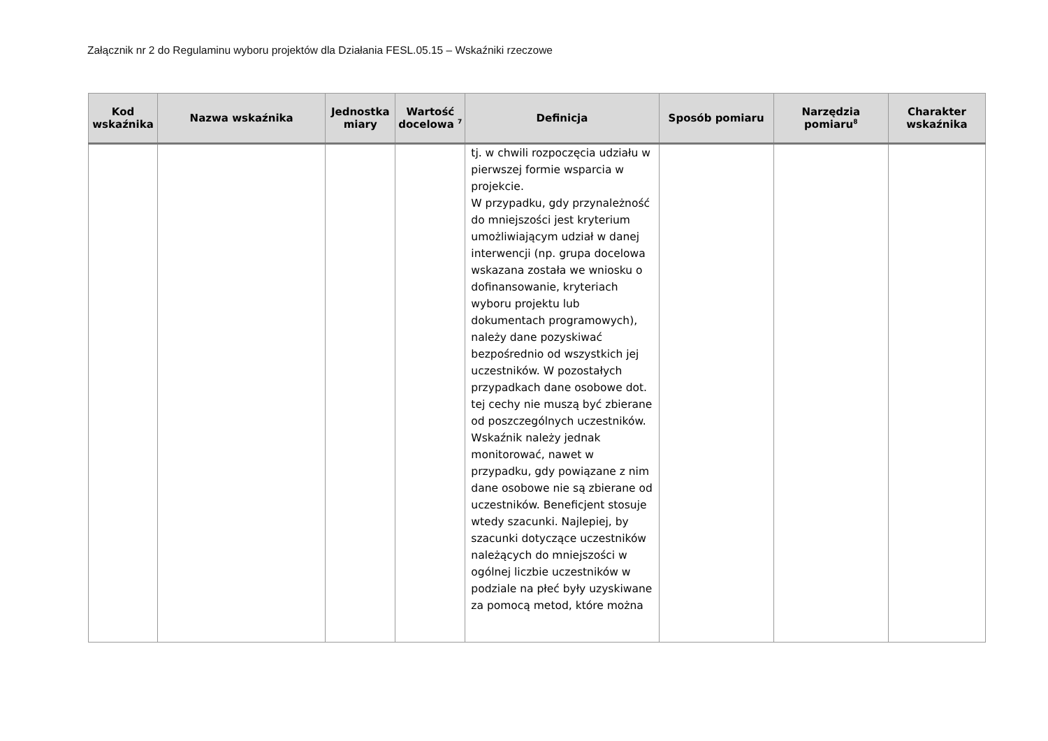Załącznik nr 2 do Regulaminu wyboru projektów dla Działania FESL.05.15 – Wskaźniki rzeczowe
| Kod wskaźnika | Nazwa wskaźnika | Jednostka miary | Wartość docelowa <sup>7</sup> | Definicja | Sposób pomiaru | Narzędzia pomiaru<sup>8</sup> | Charakter wskaźnika |
| --- | --- | --- | --- | --- | --- | --- | --- |
| | | | | tj. w chwili rozpoczęcia udziału w pierwszej formie wsparcia w projekcie. W przypadku, gdy przynależność do mniejszości jest kryterium umożliwiającym udział w danej interwencji (np. grupa docelowa wskazana została we wniosku o dofinansowanie, kryteriach wyboru projektu lub dokumentach programowych), należy dane pozyskiwać bezpośrednio od wszystkich jej uczestników. W pozostałych przypadkach dane osobowe dot. tej cechy nie muszą być zbierane od poszczególnych uczestników. Wskaźnik należy jednak monitorować, nawet w przypadku, gdy powiązane z nim dane osobowe nie są zbierane od uczestników. Beneficjent stosuje wtedy szacunki. Najlepiej, by szacunki dotyczące uczestników należących do mniejszości w ogólnej liczbie uczestników w podziale na płeć były uzyskiwane za pomocą metod, które można | | | |